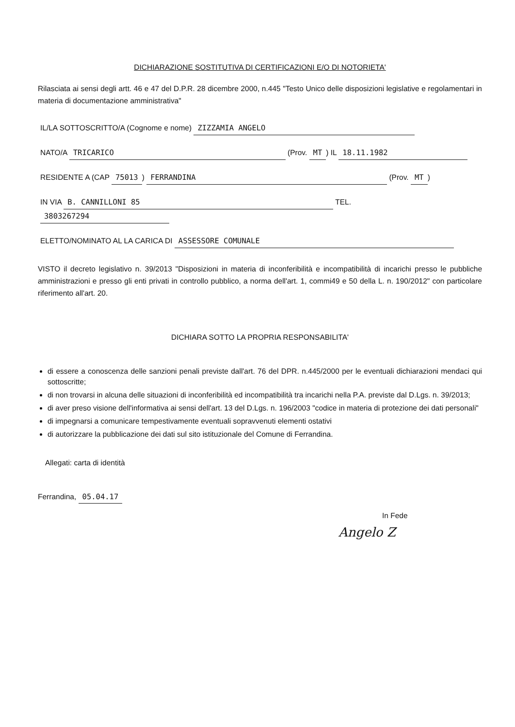DICHIARAZIONE SOSTITUTIVA DI CERTIFICAZIONI E/O DI NOTORIETA'
Rilasciata ai sensi degli artt. 46 e 47 del D.P.R. 28 dicembre 2000, n.445 "Testo Unico delle disposizioni legislative e regolamentari in materia di documentazione amministrativa"
IL/LA SOTTOSCRITTO/A (Cognome e nome) ZIZZAMIA ANGELO
NATO/A TRICARICO (Prov. MT) IL 18.11.1982
RESIDENTE A (CAP 75013) FERRANDINA (Prov. MT)
IN VIA B. CANNILLONI 85 TEL. 3803267294
ELETTO/NOMINATO AL LA CARICA DI ASSESSORE COMUNALE
VISTO il decreto legislativo n. 39/2013 "Disposizioni in materia di inconferibilità e incompatibilità di incarichi presso le pubbliche amministrazioni e presso gli enti privati in controllo pubblico, a norma dell'art. 1, commi49 e 50 della L. n. 190/2012" con particolare riferimento all'art. 20.
DICHIARA SOTTO LA PROPRIA RESPONSABILITA'
di essere a conoscenza delle sanzioni penali previste dall'art. 76 del DPR. n.445/2000 per le eventuali dichiarazioni mendaci qui sottoscritte;
di non trovarsi in alcuna delle situazioni di inconferibilità ed incompatibilità tra incarichi nella P.A. previste dal D.Lgs. n. 39/2013;
di aver preso visione dell'informativa ai sensi dell'art. 13 del D.Lgs. n. 196/2003 "codice in materia di protezione dei dati personali"
di impegnarsi a comunicare tempestivamente eventuali sopravvenuti elementi ostativi
di autorizzare la pubblicazione dei dati sul sito istituzionale del Comune di Ferrandina.
Allegati: carta di identità
Ferrandina, 05.04.17
In Fede
Angelo Z